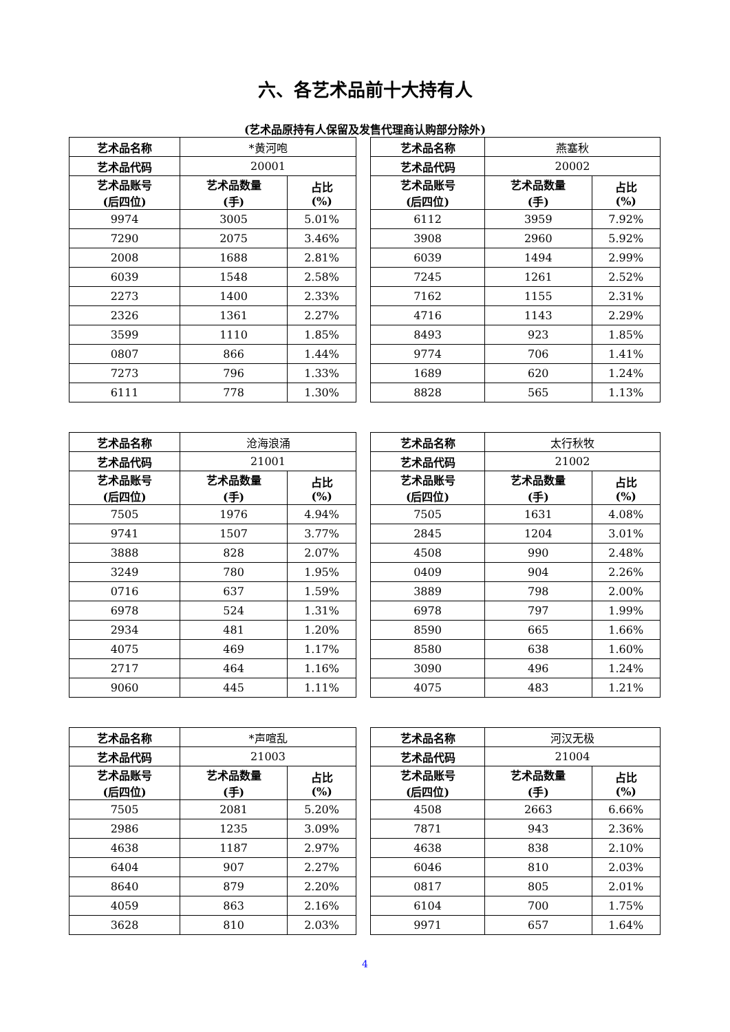六、各艺术品前十大持有人
(艺术品原持有人保留及发售代理商认购部分除外)
| 艺术品名称 | *黄河咆 | |
| 艺术品代码 | 20001 | |
| 艺术品账号 (后四位) | 艺术品数量 (手) | 占比 (%) |
| 9974 | 3005 | 5.01% |
| 7290 | 2075 | 3.46% |
| 2008 | 1688 | 2.81% |
| 6039 | 1548 | 2.58% |
| 2273 | 1400 | 2.33% |
| 2326 | 1361 | 2.27% |
| 3599 | 1110 | 1.85% |
| 0807 | 866 | 1.44% |
| 7273 | 796 | 1.33% |
| 6111 | 778 | 1.30% |
| 艺术品名称 | 燕塞秋 | |
| 艺术品代码 | 20002 | |
| 艺术品账号 (后四位) | 艺术品数量 (手) | 占比 (%) |
| 6112 | 3959 | 7.92% |
| 3908 | 2960 | 5.92% |
| 6039 | 1494 | 2.99% |
| 7245 | 1261 | 2.52% |
| 7162 | 1155 | 2.31% |
| 4716 | 1143 | 2.29% |
| 8493 | 923 | 1.85% |
| 9774 | 706 | 1.41% |
| 1689 | 620 | 1.24% |
| 8828 | 565 | 1.13% |
| 艺术品名称 | 沧海浪涌 | |
| 艺术品代码 | 21001 | |
| 艺术品账号 (后四位) | 艺术品数量 (手) | 占比 (%) |
| 7505 | 1976 | 4.94% |
| 9741 | 1507 | 3.77% |
| 3888 | 828 | 2.07% |
| 3249 | 780 | 1.95% |
| 0716 | 637 | 1.59% |
| 6978 | 524 | 1.31% |
| 2934 | 481 | 1.20% |
| 4075 | 469 | 1.17% |
| 2717 | 464 | 1.16% |
| 9060 | 445 | 1.11% |
| 艺术品名称 | 太行秋牧 | |
| 艺术品代码 | 21002 | |
| 艺术品账号 (后四位) | 艺术品数量 (手) | 占比 (%) |
| 7505 | 1631 | 4.08% |
| 2845 | 1204 | 3.01% |
| 4508 | 990 | 2.48% |
| 0409 | 904 | 2.26% |
| 3889 | 798 | 2.00% |
| 6978 | 797 | 1.99% |
| 8590 | 665 | 1.66% |
| 8580 | 638 | 1.60% |
| 3090 | 496 | 1.24% |
| 4075 | 483 | 1.21% |
| 艺术品名称 | *声喧乱 | |
| 艺术品代码 | 21003 | |
| 艺术品账号 (后四位) | 艺术品数量 (手) | 占比 (%) |
| 7505 | 2081 | 5.20% |
| 2986 | 1235 | 3.09% |
| 4638 | 1187 | 2.97% |
| 6404 | 907 | 2.27% |
| 8640 | 879 | 2.20% |
| 4059 | 863 | 2.16% |
| 3628 | 810 | 2.03% |
| 艺术品名称 | 河汉无极 | |
| 艺术品代码 | 21004 | |
| 艺术品账号 (后四位) | 艺术品数量 (手) | 占比 (%) |
| 4508 | 2663 | 6.66% |
| 7871 | 943 | 2.36% |
| 4638 | 838 | 2.10% |
| 6046 | 810 | 2.03% |
| 0817 | 805 | 2.01% |
| 6104 | 700 | 1.75% |
| 9971 | 657 | 1.64% |
4